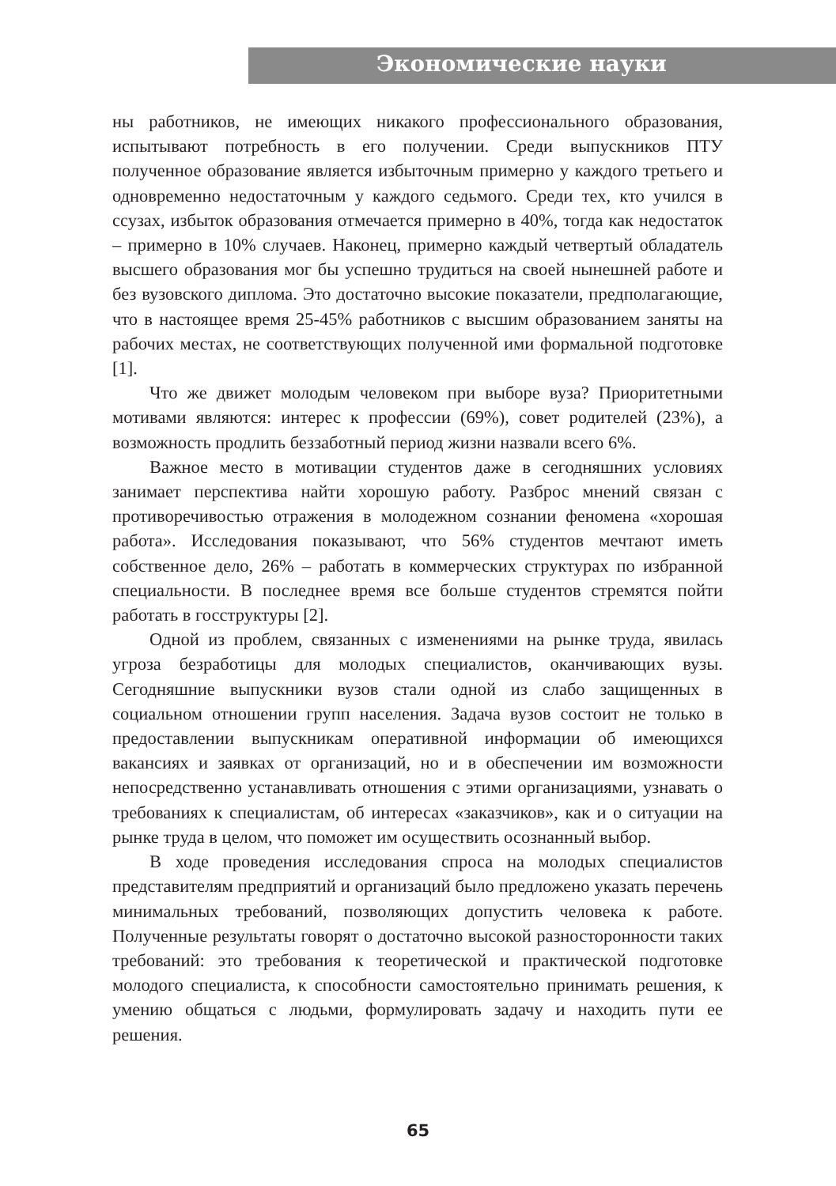Экономические науки
ны работников, не имеющих никакого профессионального образования, испытывают потребность в его получении. Среди выпускников ПТУ полученное образование является избыточным примерно у каждого третьего и одновременно недостаточным у каждого седьмого. Среди тех, кто учился в ссузах, избыток образования отмечается примерно в 40%, тогда как недостаток – примерно в 10% случаев. Наконец, примерно каждый четвертый обладатель высшего образования мог бы успешно трудиться на своей нынешней работе и без вузовского диплома. Это достаточно высокие показатели, предполагающие, что в настоящее время 25-45% работников с высшим образованием заняты на рабочих местах, не соответствующих полученной ими формальной подготовке [1].
Что же движет молодым человеком при выборе вуза? Приоритетными мотивами являются: интерес к профессии (69%), совет родителей (23%), а возможность продлить беззаботный период жизни назвали всего 6%.
Важное место в мотивации студентов даже в сегодняшних условиях занимает перспектива найти хорошую работу. Разброс мнений связан с противоречивостью отражения в молодежном сознании феномена «хорошая работа». Исследования показывают, что 56% студентов мечтают иметь собственное дело, 26% – работать в коммерческих структурах по избранной специальности. В последнее время все больше студентов стремятся пойти работать в госструктуры [2].
Одной из проблем, связанных с изменениями на рынке труда, явилась угроза безработицы для молодых специалистов, оканчивающих вузы. Сегодняшние выпускники вузов стали одной из слабо защищенных в социальном отношении групп населения. Задача вузов состоит не только в предоставлении выпускникам оперативной информации об имеющихся вакансиях и заявках от организаций, но и в обеспечении им возможности непосредственно устанавливать отношения с этими организациями, узнавать о требованиях к специалистам, об интересах «заказчиков», как и о ситуации на рынке труда в целом, что поможет им осуществить осознанный выбор.
В ходе проведения исследования спроса на молодых специалистов представителям предприятий и организаций было предложено указать перечень минимальных требований, позволяющих допустить человека к работе. Полученные результаты говорят о достаточно высокой разносторонности таких требований: это требования к теоретической и практической подготовке молодого специалиста, к способности самостоятельно принимать решения, к умению общаться с людьми, формулировать задачу и находить пути ее решения.
65